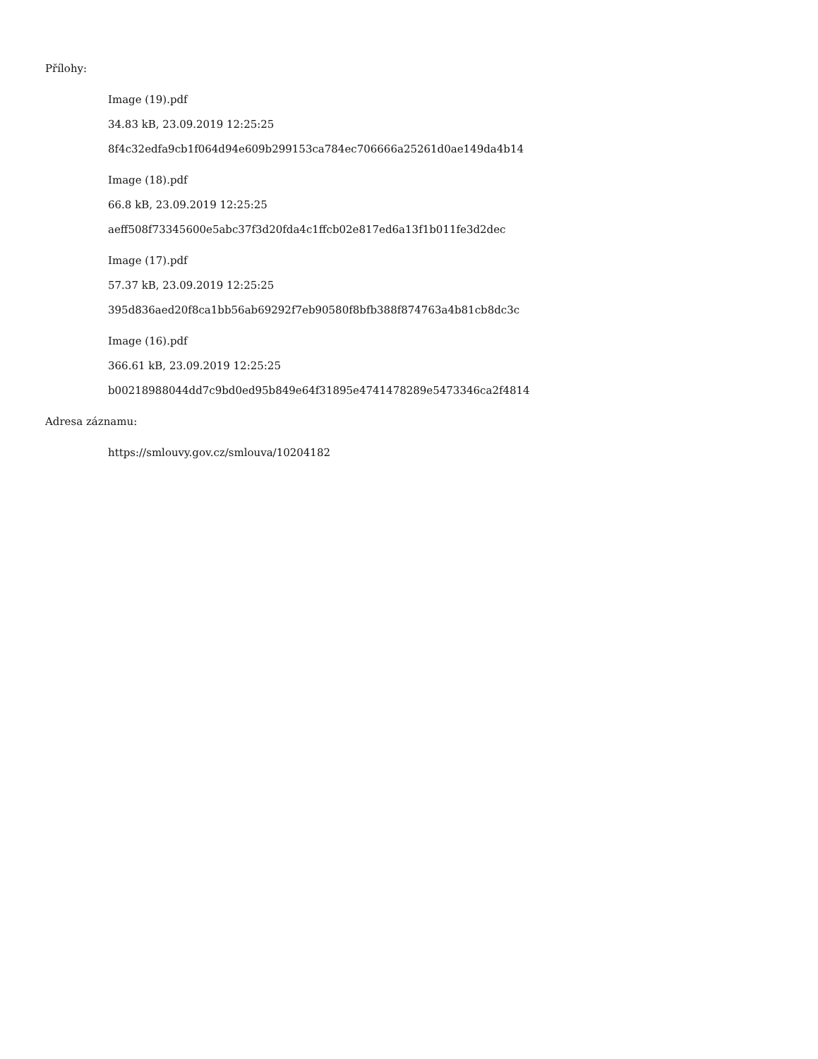Přílohy:
Image (19).pdf
34.83 kB, 23.09.2019 12:25:25
8f4c32edfa9cb1f064d94e609b299153ca784ec706666a25261d0ae149da4b14
Image (18).pdf
66.8 kB, 23.09.2019 12:25:25
aeff508f73345600e5abc37f3d20fda4c1ffcb02e817ed6a13f1b011fe3d2dec
Image (17).pdf
57.37 kB, 23.09.2019 12:25:25
395d836aed20f8ca1bb56ab69292f7eb90580f8bfb388f874763a4b81cb8dc3c
Image (16).pdf
366.61 kB, 23.09.2019 12:25:25
b00218988044dd7c9bd0ed95b849e64f31895e4741478289e5473346ca2f4814
Adresa záznamu:
https://smlouvy.gov.cz/smlouva/10204182